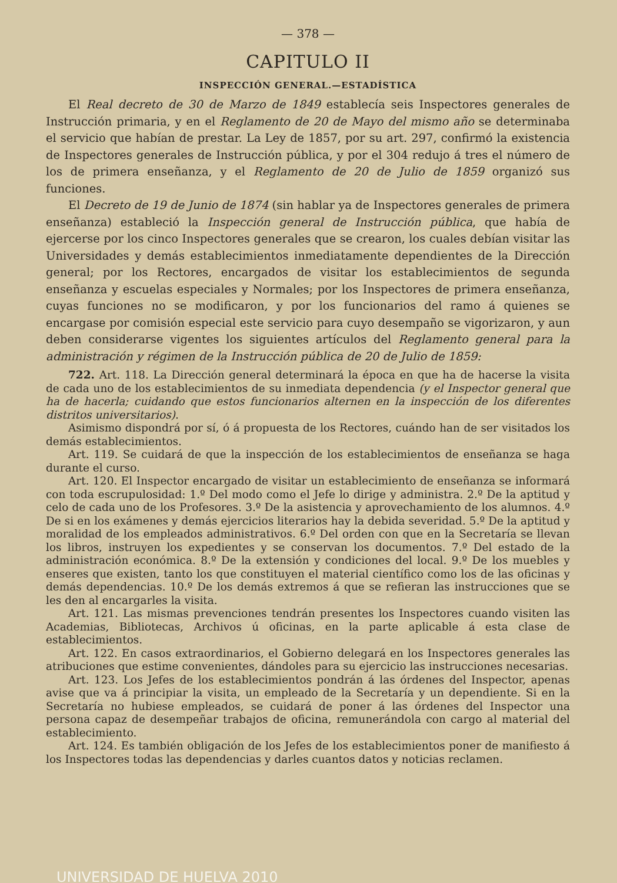— 378 —
CAPITULO II
INSPECCIÓN GENERAL.—ESTADÍSTICA
El Real decreto de 30 de Marzo de 1849 establecía seis Inspectores generales de Instrucción primaria, y en el Reglamento de 20 de Mayo del mismo año se determinaba el servicio que habían de prestar. La Ley de 1857, por su art. 297, confirmó la existencia de Inspectores generales de Instrucción pública, y por el 304 redujo á tres el número de los de primera enseñanza, y el Reglamento de 20 de Julio de 1859 organizó sus funciones.
El Decreto de 19 de Junio de 1874 (sin hablar ya de Inspectores generales de primera enseñanza) estableció la Inspección general de Instrucción pública, que había de ejercerse por los cinco Inspectores generales que se crearon, los cuales debían visitar las Universidades y demás establecimientos inmediatamente dependientes de la Dirección general; por los Rectores, encargados de visitar los establecimientos de segunda enseñanza y escuelas especiales y Normales; por los Inspectores de primera enseñanza, cuyas funciones no se modificaron, y por los funcionarios del ramo á quienes se encargase por comisión especial este servicio para cuyo desempaño se vigorizaron, y aun deben considerarse vigentes los siguientes artículos del Reglamento general para la administración y régimen de la Instrucción pública de 20 de Julio de 1859:
722. Art. 118. La Dirección general determinará la época en que ha de hacerse la visita de cada uno de los establecimientos de su inmediata dependencia (y el Inspector general que ha de hacerla; cuidando que estos funcionarios alternen en la inspección de los diferentes distritos universitarios).
Asimismo dispondrá por sí, ó á propuesta de los Rectores, cuándo han de ser visitados los demás establecimientos.
Art. 119. Se cuidará de que la inspección de los establecimientos de enseñanza se haga durante el curso.
Art. 120. El Inspector encargado de visitar un establecimiento de enseñanza se informará con toda escrupulosidad: 1.º Del modo como el Jefe lo dirige y administra. 2.º De la aptitud y celo de cada uno de los Profesores. 3.º De la asistencia y aprovechamiento de los alumnos. 4.º De si en los exámenes y demás ejercicios literarios hay la debida severidad. 5.º De la aptitud y moralidad de los empleados administrativos. 6.º Del orden con que en la Secretaría se llevan los libros, instruyen los expedientes y se conservan los documentos. 7.º Del estado de la administración económica. 8.º De la extensión y condiciones del local. 9.º De los muebles y enseres que existen, tanto los que constituyen el material científico como los de las oficinas y demás dependencias. 10.º De los demás extremos á que se refieran las instrucciones que se les den al encargarles la visita.
Art. 121. Las mismas prevenciones tendrán presentes los Inspectores cuando visiten las Academias, Bibliotecas, Archivos ú oficinas, en la parte aplicable á esta clase de establecimientos.
Art. 122. En casos extraordinarios, el Gobierno delegará en los Inspectores generales las atribuciones que estime convenientes, dándoles para su ejercicio las instrucciones necesarias.
Art. 123. Los Jefes de los establecimientos pondrán á las órdenes del Inspector, apenas avise que va á principiar la visita, un empleado de la Secretaría y un dependiente. Si en la Secretaría no hubiese empleados, se cuidará de poner á las órdenes del Inspector una persona capaz de desempeñar trabajos de oficina, remunerándola con cargo al material del establecimiento.
Art. 124. Es también obligación de los Jefes de los establecimientos poner de manifiesto á los Inspectores todas las dependencias y darles cuantos datos y noticias reclamen.
UNIVERSIDAD DE HUELVA 2010